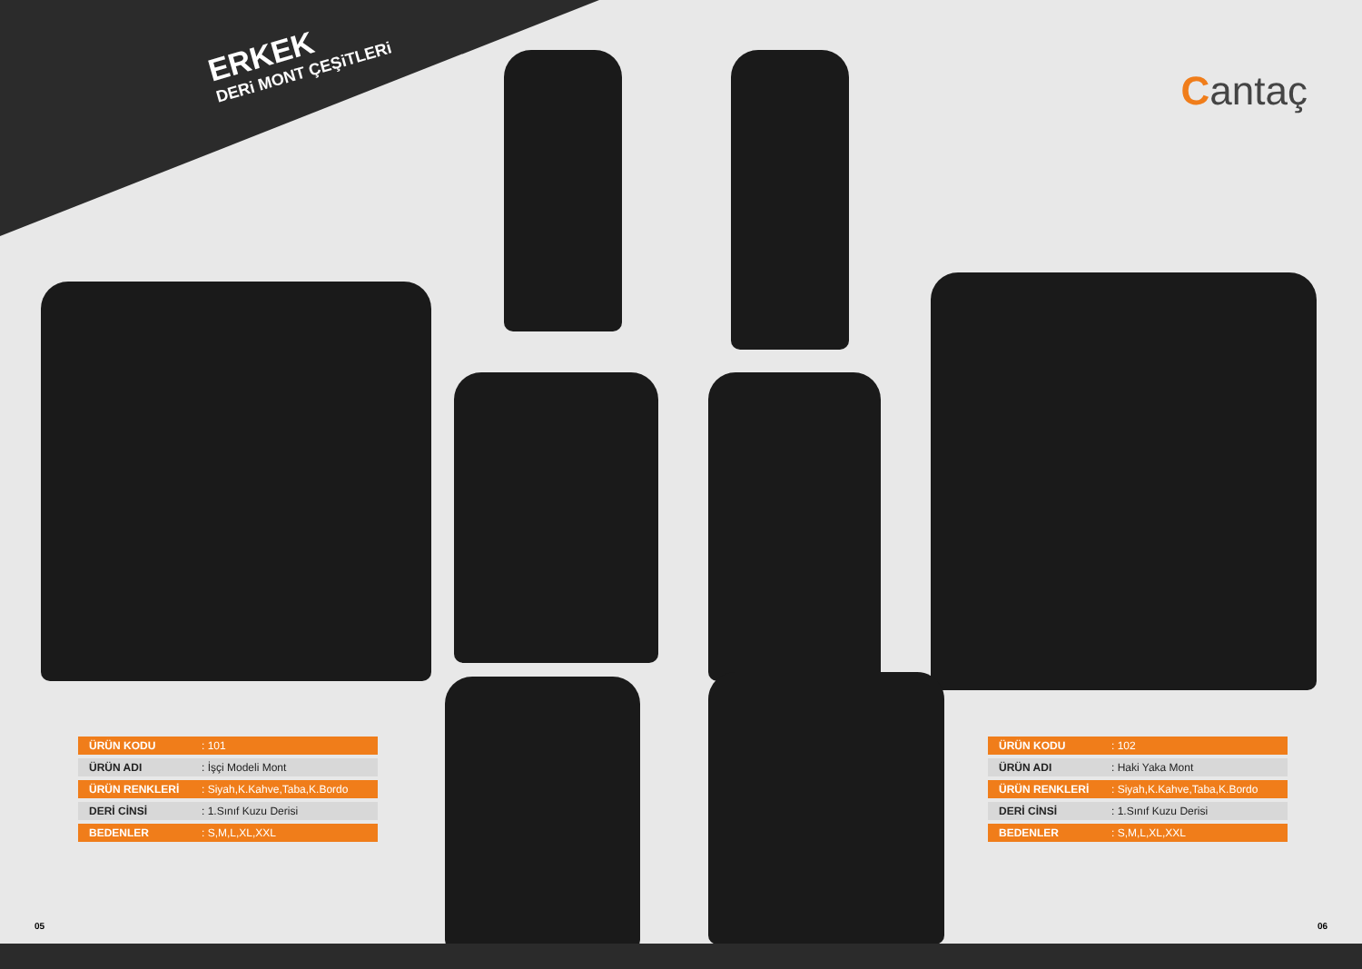ERKEK
DERi MONT ÇEŞiTLERi
Cantaç
| ÜRÜN KODU | : 101 |
| ÜRÜN ADI | : İşçi Modeli Mont |
| ÜRÜN RENKLERİ | : Siyah,K.Kahve,Taba,K.Bordo |
| DERİ CİNSİ | : 1.Sınıf Kuzu Derisi |
| BEDENLER | : S,M,L,XL,XXL |
| ÜRÜN KODU | : 102 |
| ÜRÜN ADI | : Haki Yaka Mont |
| ÜRÜN RENKLERİ | : Siyah,K.Kahve,Taba,K.Bordo |
| DERİ CİNSİ | : 1.Sınıf Kuzu Derisi |
| BEDENLER | : S,M,L,XL,XXL |
05 06